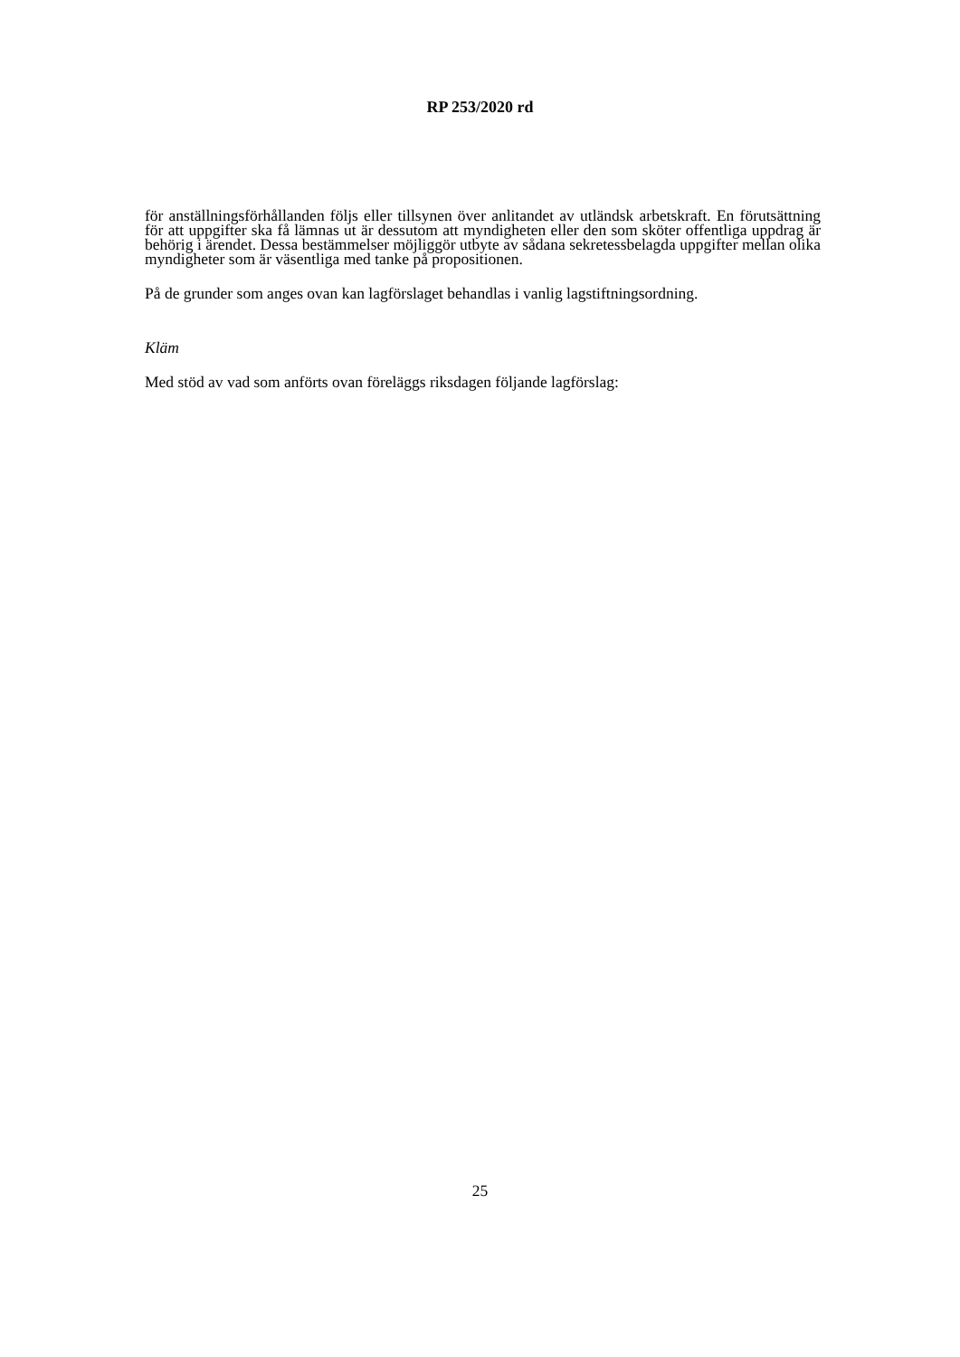RP 253/2020 rd
för anställningsförhållanden följs eller tillsynen över anlitandet av utländsk arbetskraft. En förutsättning för att uppgifter ska få lämnas ut är dessutom att myndigheten eller den som sköter offentliga uppdrag är behörig i ärendet. Dessa bestämmelser möjliggör utbyte av sådana sekretessbelagda uppgifter mellan olika myndigheter som är väsentliga med tanke på propositionen.
På de grunder som anges ovan kan lagförslaget behandlas i vanlig lagstiftningsordning.
Kläm
Med stöd av vad som anförts ovan föreläggs riksdagen följande lagförslag:
25